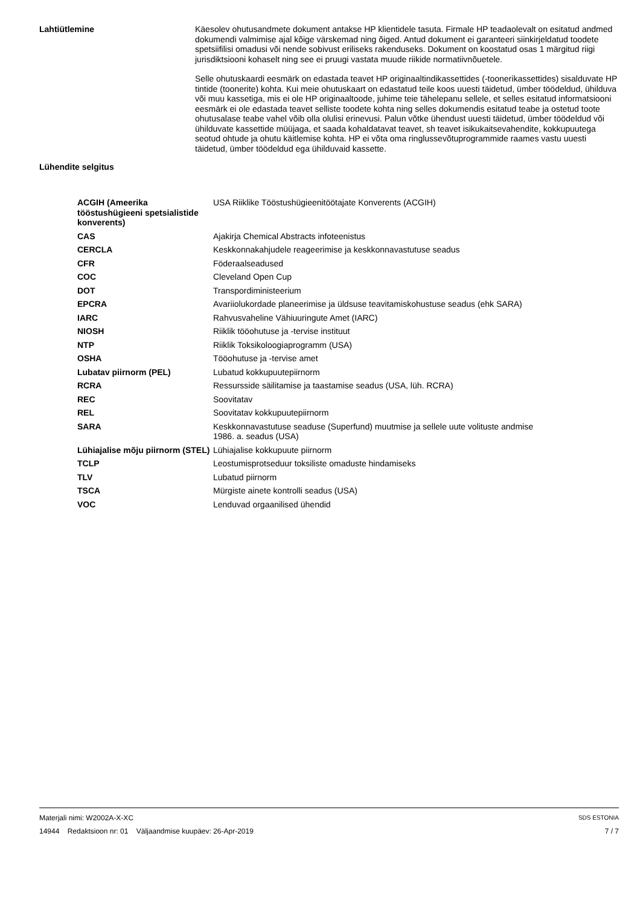Lahtiütlemine
Käesolev ohutusandmete dokument antakse HP klientidele tasuta. Firmale HP teadaolevalt on esitatud andmed dokumendi valmimise ajal kõige värskemad ning õiged. Antud dokument ei garanteeri siinkirjeldatud toodete spetsiifilisi omadusi või nende sobivust eriliseks rakenduseks. Dokument on koostatud osas 1 märgitud riigi jurisdiktsiooni kohaselt ning see ei pruugi vastata muude riikide normatiivnõuetele.
Selle ohutuskaardi eesmärk on edastada teavet HP originaaltindikassettides (-toonerikassettides) sisalduvate HP tintide (toonerite) kohta. Kui meie ohutuskaart on edastatud teile koos uuesti täidetud, ümber töödeldud, ühilduva või muu kassetiga, mis ei ole HP originaaltoode, juhime teie tähelepanu sellele, et selles esitatud informatsiooni eesmärk ei ole edastada teavet selliste toodete kohta ning selles dokumendis esitatud teabe ja ostetud toote ohutusalase teabe vahel võib olla olulisi erinevusi. Palun võtke ühendust uuesti täidetud, ümber töödeldud või ühilduvate kassettide müüjaga, et saada kohaldatavat teavet, sh teavet isikukaitsevahendite, kokkupuutega seotud ohtude ja ohutu käitlemise kohta. HP ei võta oma ringlussevõtuprogrammide raames vastu uuesti täidetud, ümber töödeldud ega ühilduvaid kassette.
Lühendite selgitus
| ACGIH (Ameerika tööstushügieeni spetsialistide konverents) | USA Riiklike Tööstushügieenitöötajate Konverents (ACGIH) |
| CAS | Ajakirja Chemical Abstracts infoteenistus |
| CERCLA | Keskkonnakahjudele reageerimise ja keskkonnavastutuse seadus |
| CFR | Föderaalseadused |
| COC | Cleveland Open Cup |
| DOT | Transpordiministeerium |
| EPCRA | Avariiolukordade planeerimise ja üldsuse teavitamiskohustuse seadus (ehk SARA) |
| IARC | Rahvusvaheline Vähiuuringute Amet (IARC) |
| NIOSH | Riiklik tööohutuse ja -tervise instituut |
| NTP | Riiklik Toksikoloogiaprogramm (USA) |
| OSHA | Tööohutuse ja -tervise amet |
| Lubatav piirnorm (PEL) | Lubatud kokkupuutepiirnorm |
| RCRA | Ressursside säilitamise ja taastamise seadus (USA, lüh. RCRA) |
| REC | Soovitatav |
| REL | Soovitatav kokkupuutepiirnorm |
| SARA | Keskkonnavastutuse seaduse (Superfund) muutmise ja sellele uute volituste andmise 1986. a. seadus (USA) |
| Lühiajalise mõju piirnorm (STEL) | Lühiajalise kokkupuute piirnorm |
| TCLP | Leostumisprotseduur toksiliste omaduste hindamiseks |
| TLV | Lubatud piirnorm |
| TSCA | Mürgiste ainete kontrolli seadus (USA) |
| VOC | Lenduvad orgaanilised ühendid |
Materjali nimi: W2002A-X-XC SDS ESTONIA
14944 Redaktsioon nr: 01 Väljaandmise kuupäev: 26-Apr-2019 7 / 7